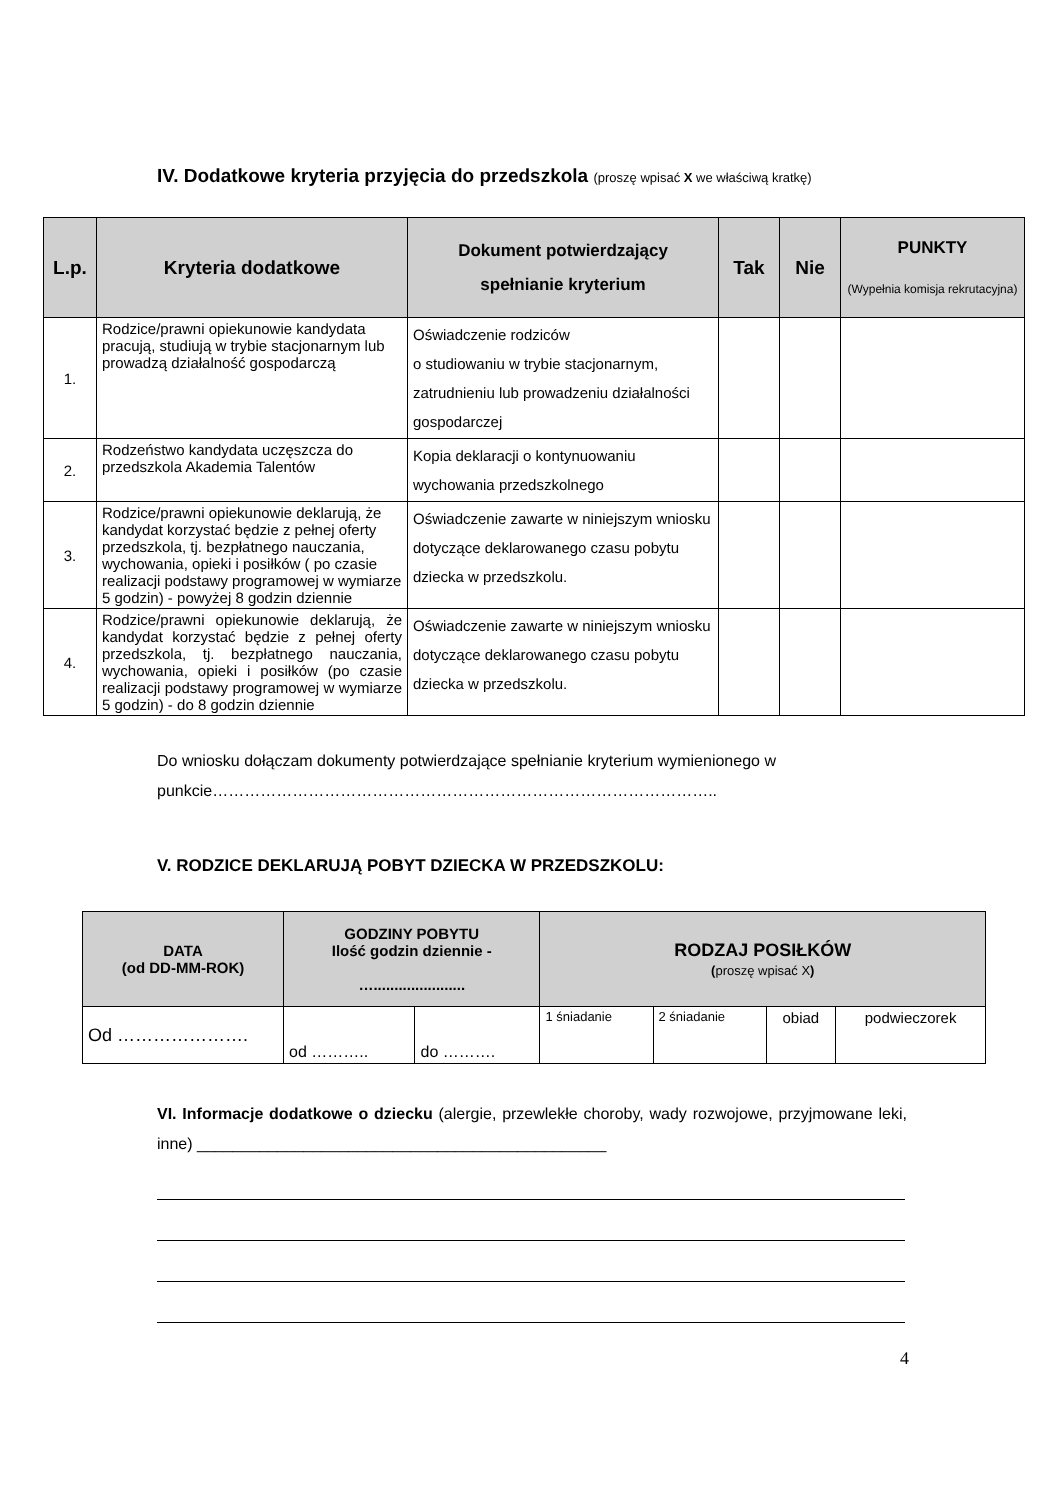IV. Dodatkowe kryteria przyjęcia do przedszkola (proszę wpisać X we właściwą kratkę)
| L.p. | Kryteria dodatkowe | Dokument potwierdzający spełnianie kryterium | Tak | Nie | PUNKTY (Wypełnia komisja rekrutacyjna) |
| --- | --- | --- | --- | --- | --- |
| 1. | Rodzice/prawni opiekunowie kandydata pracują, studiują w trybie stacjonarnym lub prowadzą działalność gospodarczą | Oświadczenie rodziców o studiowaniu w trybie stacjonarnym, zatrudnieniu lub prowadzeniu działalności gospodarczej | | | |
| 2. | Rodzeństwo kandydata uczęszcza do przedszkola Akademia Talentów | Kopia deklaracji o kontynuowaniu wychowania przedszkolnego | | | |
| 3. | Rodzice/prawni opiekunowie deklarują, że kandydat korzystać będzie z pełnej oferty przedszkola, tj. bezpłatnego nauczania, wychowania, opieki i posiłków ( po czasie realizacji podstawy programowej w wymiarze 5 godzin) - powyżej 8 godzin dziennie | Oświadczenie zawarte w niniejszym wniosku dotyczące deklarowanego czasu pobytu dziecka w przedszkolu. | | | |
| 4. | Rodzice/prawni opiekunowie deklarują, że kandydat korzystać będzie z pełnej oferty przedszkola, tj. bezpłatnego nauczania, wychowania, opieki i posiłków (po czasie realizacji podstawy programowej w wymiarze 5 godzin) - do 8 godzin dziennie | Oświadczenie zawarte w niniejszym wniosku dotyczące deklarowanego czasu pobytu dziecka w przedszkolu. | | | |
Do wniosku dołączam dokumenty potwierdzające spełnianie kryterium wymienionego w punkcie…………………………………………………………………………………..
V. RODZICE DEKLARUJĄ POBYT DZIECKA W PRZEDSZKOLU:
| DATA (od DD-MM-ROK) | GODZINY POBYTU Ilość godzin dziennie - …...................... | | RODZAJ POSIŁKÓW ( proszę wpisać X ) | | | |
| --- | --- | --- | --- | --- | --- | --- |
| Od …………………. | od ……….. | do ………. | 1 śniadanie | 2 śniadanie | obiad | podwieczorek |
VI. Informacje dodatkowe o dziecku (alergie, przewlekłe choroby, wady rozwojowe, przyjmowane leki, inne) ______________________________________________
4